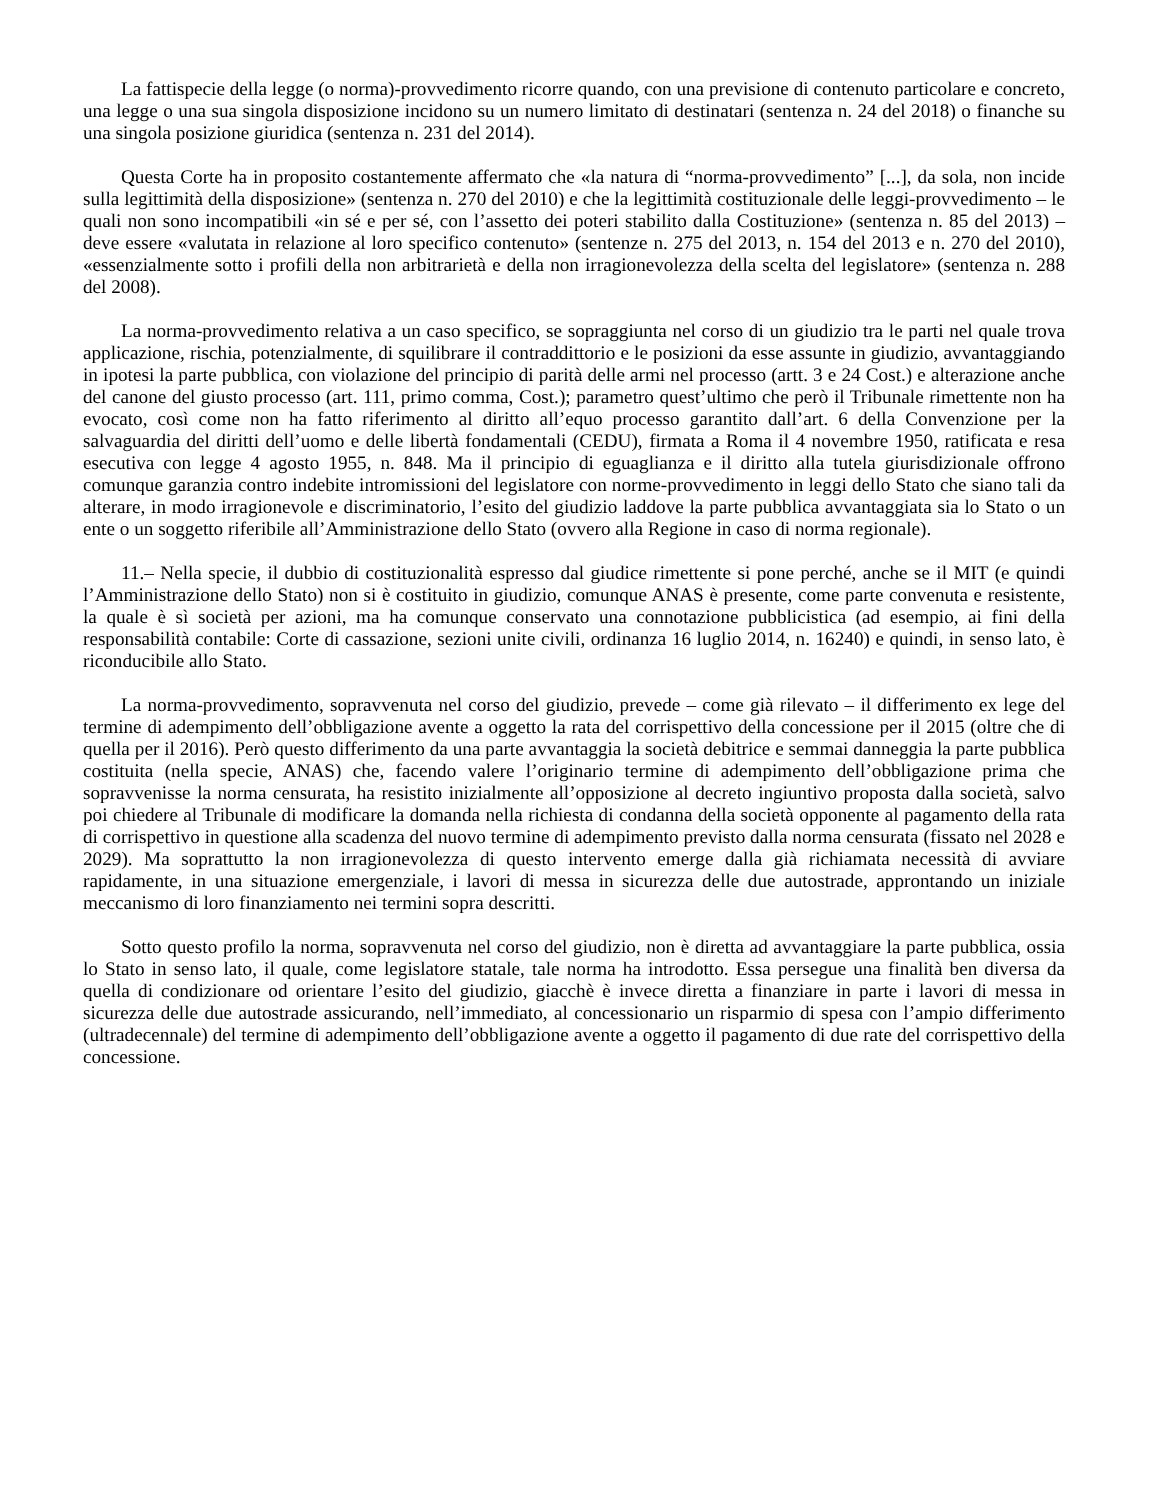La fattispecie della legge (o norma)-provvedimento ricorre quando, con una previsione di contenuto particolare e concreto, una legge o una sua singola disposizione incidono su un numero limitato di destinatari (sentenza n. 24 del 2018) o finanche su una singola posizione giuridica (sentenza n. 231 del 2014).
Questa Corte ha in proposito costantemente affermato che «la natura di “norma-provvedimento” [...], da sola, non incide sulla legittimità della disposizione» (sentenza n. 270 del 2010) e che la legittimità costituzionale delle leggi-provvedimento – le quali non sono incompatibili «in sé e per sé, con l’assetto dei poteri stabilito dalla Costituzione» (sentenza n. 85 del 2013) – deve essere «valutata in relazione al loro specifico contenuto» (sentenze n. 275 del 2013, n. 154 del 2013 e n. 270 del 2010), «essenzialmente sotto i profili della non arbitrarietà e della non irragionevolezza della scelta del legislatore» (sentenza n. 288 del 2008).
La norma-provvedimento relativa a un caso specifico, se sopraggiunta nel corso di un giudizio tra le parti nel quale trova applicazione, rischia, potenzialmente, di squilibrare il contraddittorio e le posizioni da esse assunte in giudizio, avvantaggiando in ipotesi la parte pubblica, con violazione del principio di parità delle armi nel processo (artt. 3 e 24 Cost.) e alterazione anche del canone del giusto processo (art. 111, primo comma, Cost.); parametro quest’ultimo che però il Tribunale rimettente non ha evocato, così come non ha fatto riferimento al diritto all’equo processo garantito dall’art. 6 della Convenzione per la salvaguardia del diritti dell’uomo e delle libertà fondamentali (CEDU), firmata a Roma il 4 novembre 1950, ratificata e resa esecutiva con legge 4 agosto 1955, n. 848. Ma il principio di eguaglianza e il diritto alla tutela giurisdizionale offrono comunque garanzia contro indebite intromissioni del legislatore con norme-provvedimento in leggi dello Stato che siano tali da alterare, in modo irragionevole e discriminatorio, l’esito del giudizio laddove la parte pubblica avvantaggiata sia lo Stato o un ente o un soggetto riferibile all’Amministrazione dello Stato (ovvero alla Regione in caso di norma regionale).
11.– Nella specie, il dubbio di costituzionalità espresso dal giudice rimettente si pone perché, anche se il MIT (e quindi l’Amministrazione dello Stato) non si è costituito in giudizio, comunque ANAS è presente, come parte convenuta e resistente, la quale è sì società per azioni, ma ha comunque conservato una connotazione pubblicistica (ad esempio, ai fini della responsabilità contabile: Corte di cassazione, sezioni unite civili, ordinanza 16 luglio 2014, n. 16240) e quindi, in senso lato, è riconducibile allo Stato.
La norma-provvedimento, sopravvenuta nel corso del giudizio, prevede – come già rilevato – il differimento ex lege del termine di adempimento dell’obbligazione avente a oggetto la rata del corrispettivo della concessione per il 2015 (oltre che di quella per il 2016). Però questo differimento da una parte avvantaggia la società debitrice e semmai danneggia la parte pubblica costituita (nella specie, ANAS) che, facendo valere l’originario termine di adempimento dell’obbligazione prima che sopravvenisse la norma censurata, ha resistito inizialmente all’opposizione al decreto ingiuntivo proposta dalla società, salvo poi chiedere al Tribunale di modificare la domanda nella richiesta di condanna della società opponente al pagamento della rata di corrispettivo in questione alla scadenza del nuovo termine di adempimento previsto dalla norma censurata (fissato nel 2028 e 2029). Ma soprattutto la non irragionevolezza di questo intervento emerge dalla già richiamata necessità di avviare rapidamente, in una situazione emergenziale, i lavori di messa in sicurezza delle due autostrade, approntando un iniziale meccanismo di loro finanziamento nei termini sopra descritti.
Sotto questo profilo la norma, sopravvenuta nel corso del giudizio, non è diretta ad avvantaggiare la parte pubblica, ossia lo Stato in senso lato, il quale, come legislatore statale, tale norma ha introdotto. Essa persegue una finalità ben diversa da quella di condizionare od orientare l’esito del giudizio, giacchè è invece diretta a finanziare in parte i lavori di messa in sicurezza delle due autostrade assicurando, nell’immediato, al concessionario un risparmio di spesa con l’ampio differimento (ultradecennale) del termine di adempimento dell’obbligazione avente a oggetto il pagamento di due rate del corrispettivo della concessione.